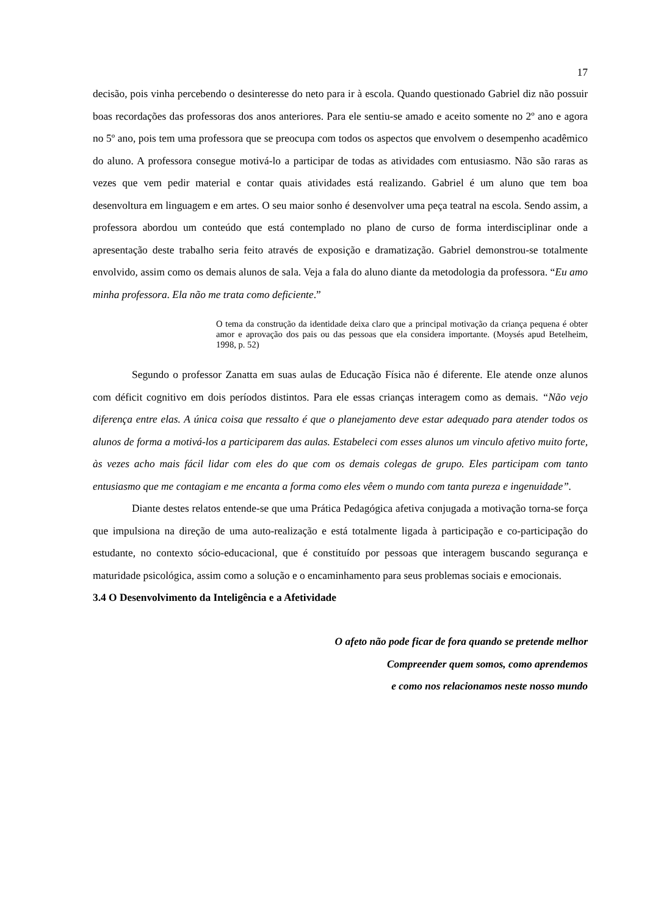17
decisão, pois vinha percebendo o desinteresse do neto para ir à escola. Quando questionado Gabriel diz não possuir boas recordações das professoras dos anos anteriores. Para ele sentiu-se amado e aceito somente no 2º ano e agora no 5º ano, pois tem uma professora que se preocupa com todos os aspectos que envolvem o desempenho acadêmico do aluno. A professora consegue motivá-lo a participar de todas as atividades com entusiasmo. Não são raras as vezes que vem pedir material e contar quais atividades está realizando. Gabriel é um aluno que tem boa desenvoltura em linguagem e em artes. O seu maior sonho é desenvolver uma peça teatral na escola. Sendo assim, a professora abordou um conteúdo que está contemplado no plano de curso de forma interdisciplinar onde a apresentação deste trabalho seria feito através de exposição e dramatização. Gabriel demonstrou-se totalmente envolvido, assim como os demais alunos de sala. Veja a fala do aluno diante da metodologia da professora. “Eu amo minha professora. Ela não me trata como deficiente.”
O tema da construção da identidade deixa claro que a principal motivação da criança pequena é obter amor e aprovação dos pais ou das pessoas que ela considera importante. (Moysés apud Betelheim, 1998, p. 52)
Segundo o professor Zanatta em suas aulas de Educação Física não é diferente. Ele atende onze alunos com déficit cognitivo em dois períodos distintos. Para ele essas crianças interagem como as demais. “Não vejo diferença entre elas. A única coisa que ressalto é que o planejamento deve estar adequado para atender todos os alunos de forma a motivá-los a participarem das aulas. Estabeleci com esses alunos um vinculo afetivo muito forte, às vezes acho mais fácil lidar com eles do que com os demais colegas de grupo. Eles participam com tanto entusiasmo que me contagiam e me encanta a forma como eles vêem o mundo com tanta pureza e ingenuidade”.
Diante destes relatos entende-se que uma Prática Pedagógica afetiva conjugada a motivação torna-se força que impulsiona na direção de uma auto-realização e está totalmente ligada à participação e co-participação do estudante, no contexto sócio-educacional, que é constituído por pessoas que interagem buscando segurança e maturidade psicológica, assim como a solução e o encaminhamento para seus problemas sociais e emocionais.
3.4 O Desenvolvimento da Inteligência e a Afetividade
O afeto não pode ficar de fora quando se pretende melhor
Compreender quem somos, como aprendemos
e como nos relacionamos neste nosso mundo